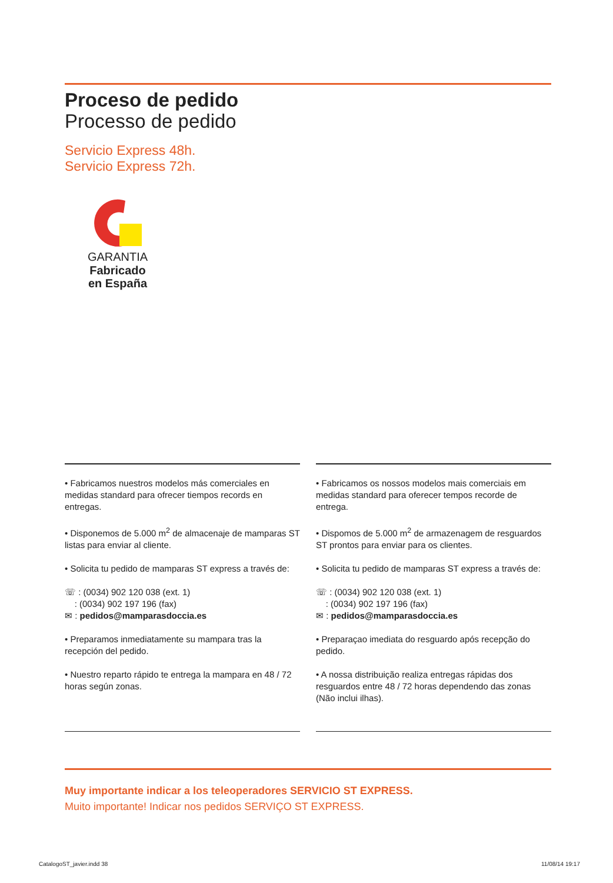Proceso de pedido
Processo de pedido
Servicio Express 48h.
Servicio Express 72h.
GARANTIA
Fabricado
en España
• Fabricamos nuestros modelos más comerciales en medidas standard para ofrecer tiempos records en entregas.
• Disponemos de 5.000 m<sup>2</sup> de almacenaje de mamparas ST listas para enviar al cliente.
• Solicita tu pedido de mamparas ST express a través de:
☏ : (0034) 902 120 038 (ext. 1)
: (0034) 902 197 196 (fax)
✉ : pedidos@mamparasdoccia.es
• Preparamos inmediatamente su mampara tras la recepción del pedido.
• Nuestro reparto rápido te entrega la mampara en 48 / 72 horas según zonas.
• Fabricamos os nossos modelos mais comerciais em medidas standard para oferecer tempos recorde de entrega.
• Dispomos de 5.000 m<sup>2</sup> de armazenagem de resguardos ST prontos para enviar para os clientes.
• Solicita tu pedido de mamparas ST express a través de:
☏ : (0034) 902 120 038 (ext. 1)
: (0034) 902 197 196 (fax)
✉ : pedidos@mamparasdoccia.es
• Preparaçao imediata do resguardo após recepção do pedido.
• A nossa distribuição realiza entregas rápidas dos resguardos entre 48 / 72 horas dependendo das zonas (Não inclui ilhas).
Muy importante indicar a los teleoperadores SERVICIO ST EXPRESS.
Muito importante! Indicar nos pedidos SERVIÇO ST EXPRESS.
CatalogoST_javier.indd 38 11/08/14 19:17